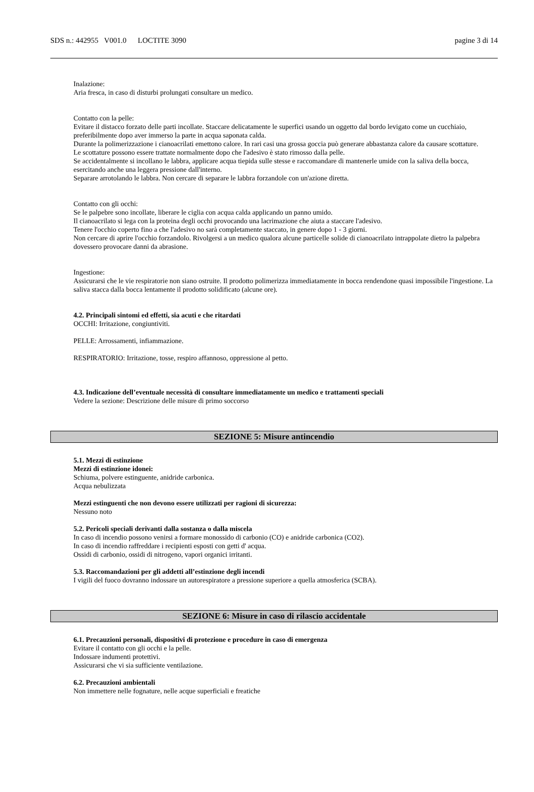SDS n.: 442955 V001.0 LOCTITE 3090 pagine 3 di 14
Inalazione:
Aria fresca, in caso di disturbi prolungati consultare un medico.
Contatto con la pelle:
Evitare il distacco forzato delle parti incollate. Staccare delicatamente le superfici usando un oggetto dal bordo levigato come un cucchiaio, preferibilmente dopo aver immerso la parte in acqua saponata calda.
Durante la polimerizzazione i cianoacrilati emettono calore. In rari casi una grossa goccia può generare abbastanza calore da causare scottature.
Le scottature possono essere trattate normalmente dopo che l'adesivo è stato rimosso dalla pelle.
Se accidentalmente si incollano le labbra, applicare acqua tiepida sulle stesse e raccomandare di mantenerle umide con la saliva della bocca, esercitando anche una leggera pressione dall'interno.
Separare arrotolando le labbra. Non cercare di separare le labbra forzandole con un'azione diretta.
Contatto con gli occhi:
Se le palpebre sono incollate, liberare le ciglia con acqua calda applicando un panno umido.
Il cianoacrilato si lega con la proteina degli occhi provocando una lacrimazione che aiuta a staccare l'adesivo.
Tenere l'occhio coperto fino a che l'adesivo no sarà completamente staccato, in genere dopo 1 - 3 giorni.
Non cercare di aprire l'occhio forzandolo. Rivolgersi a un medico qualora alcune particelle solide di cianoacrilato intrappolate dietro la palpebra dovessero provocare danni da abrasione.
Ingestione:
Assicurarsi che le vie respiratorie non siano ostruite. Il prodotto polimerizza immediatamente in bocca rendendone quasi impossibile l'ingestione. La saliva stacca dalla bocca lentamente il prodotto solidificato (alcune ore).
4.2. Principali sintomi ed effetti, sia acuti e che ritardati
OCCHI: Irritazione, congiuntiviti.
PELLE: Arrossamenti, infiammazione.
RESPIRATORIO: Irritazione, tosse, respiro affannoso, oppressione al petto.
4.3. Indicazione dell’eventuale necessità di consultare immediatamente un medico e trattamenti speciali
Vedere la sezione: Descrizione delle misure di primo soccorso
SEZIONE 5: Misure antincendio
5.1. Mezzi di estinzione
Mezzi di estinzione idonei:
Schiuma, polvere estinguente, anidride carbonica.
Acqua nebulizzata
Mezzi estinguenti che non devono essere utilizzati per ragioni di sicurezza:
Nessuno noto
5.2. Pericoli speciali derivanti dalla sostanza o dalla miscela
In caso di incendio possono venirsi a formare monossido di carbonio (CO) e anidride carbonica (CO2).
In caso di incendio raffreddare i recipienti esposti con getti d' acqua.
Ossidi di carbonio, ossidi di nitrogeno, vapori organici irritanti.
5.3. Raccomandazioni per gli addetti all’estinzione degli incendi
I vigili del fuoco dovranno indossare un autorespiratore a pressione superiore a quella atmosferica (SCBA).
SEZIONE 6: Misure in caso di rilascio accidentale
6.1. Precauzioni personali, dispositivi di protezione e procedure in caso di emergenza
Evitare il contatto con gli occhi e la pelle.
Indossare indumenti protettivi.
Assicurarsi che vi sia sufficiente ventilazione.
6.2. Precauzioni ambientali
Non immettere nelle fognature, nelle acque superficiali e freatiche